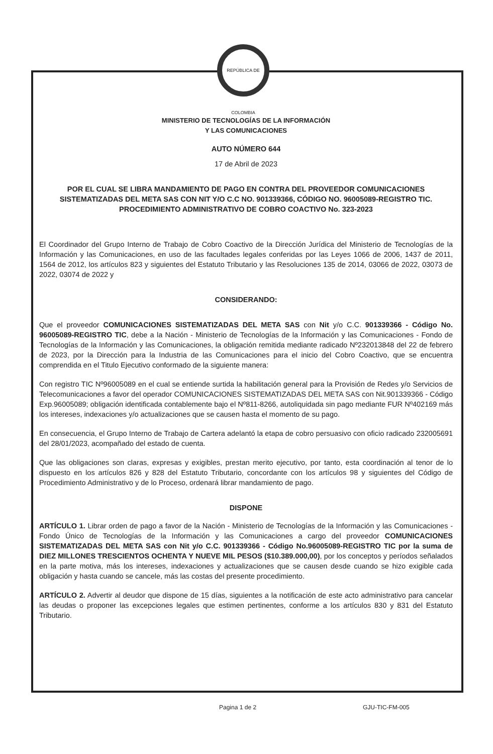REPÚBLICA DE COLOMBIA
MINISTERIO DE TECNOLOGÍAS DE LA INFORMACIÓN
Y LAS COMUNICACIONES
AUTO NÚMERO 644
17 de Abril de 2023
POR EL CUAL SE LIBRA MANDAMIENTO DE PAGO EN CONTRA DEL PROVEEDOR COMUNICACIONES SISTEMATIZADAS DEL META SAS CON NIT Y/O C.C NO. 901339366, CÓDIGO NO. 96005089-REGISTRO TIC.
PROCEDIMIENTO ADMINISTRATIVO DE COBRO COACTIVO No. 323-2023
El Coordinador del Grupo Interno de Trabajo de Cobro Coactivo de la Dirección Jurídica del Ministerio de Tecnologías de la Información y las Comunicaciones, en uso de las facultades legales conferidas por las Leyes 1066 de 2006, 1437 de 2011, 1564 de 2012, los artículos 823 y siguientes del Estatuto Tributario y las Resoluciones 135 de 2014, 03066 de 2022, 03073 de 2022, 03074 de 2022 y
CONSIDERANDO:
Que el proveedor COMUNICACIONES SISTEMATIZADAS DEL META SAS con Nit y/o C.C. 901339366 - Código No. 96005089-REGISTRO TIC, debe a la Nación - Ministerio de Tecnologías de la Información y las Comunicaciones - Fondo de Tecnologías de la Información y las Comunicaciones, la obligación remitida mediante radicado Nº232013848 del 22 de febrero de 2023, por la Dirección para la Industria de las Comunicaciones para el inicio del Cobro Coactivo, que se encuentra comprendida en el Titulo Ejecutivo conformado de la siguiente manera:
Con registro TIC Nº96005089 en el cual se entiende surtida la habilitación general para la Provisión de Redes y/o Servicios de Telecomunicaciones a favor del operador COMUNICACIONES SISTEMATIZADAS DEL META SAS con Nit.901339366 - Código Exp.96005089; obligación identificada contablemente bajo el Nº811-8266, autoliquidada sin pago mediante FUR Nº402169 más los intereses, indexaciones y/o actualizaciones que se causen hasta el momento de su pago.
En consecuencia, el Grupo Interno de Trabajo de Cartera adelantó la etapa de cobro persuasivo con oficio radicado 232005691 del 28/01/2023, acompañado del estado de cuenta.
Que las obligaciones son claras, expresas y exigibles, prestan merito ejecutivo, por tanto, esta coordinación al tenor de lo dispuesto en los artículos 826 y 828 del Estatuto Tributario, concordante con los artículos 98 y siguientes del Código de Procedimiento Administrativo y de lo Proceso, ordenará librar mandamiento de pago.
DISPONE
ARTÍCULO 1. Librar orden de pago a favor de la Nación - Ministerio de Tecnologías de la Información y las Comunicaciones - Fondo Único de Tecnologías de la Información y las Comunicaciones a cargo del proveedor COMUNICACIONES SISTEMATIZADAS DEL META SAS con Nit y/o C.C. 901339366 - Código No.96005089-REGISTRO TIC por la suma de DIEZ MILLONES TRESCIENTOS OCHENTA Y NUEVE MIL PESOS ($10.389.000,00), por los conceptos y períodos señalados en la parte motiva, más los intereses, indexaciones y actualizaciones que se causen desde cuando se hizo exigible cada obligación y hasta cuando se cancele, más las costas del presente procedimiento.
ARTÍCULO 2. Advertir al deudor que dispone de 15 días, siguientes a la notificación de este acto administrativo para cancelar las deudas o proponer las excepciones legales que estimen pertinentes, conforme a los artículos 830 y 831 del Estatuto Tributario.
Pagina 1 de 2 GJU-TIC-FM-005